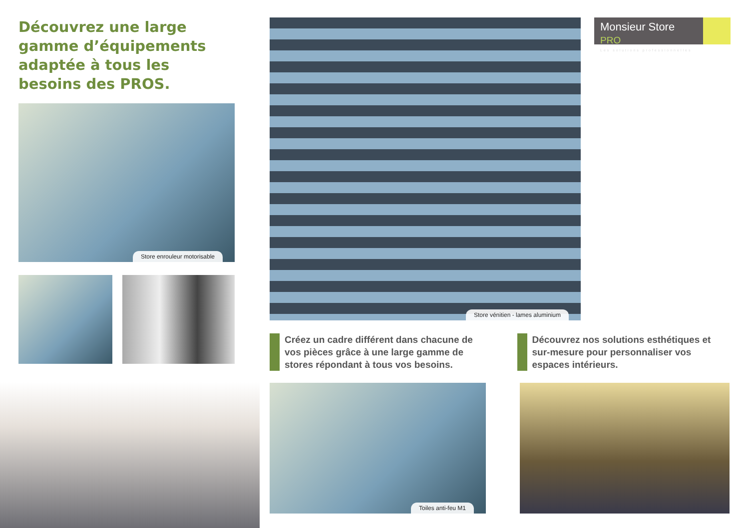Découvrez une large gamme d’équipements adaptée à tous les besoins des PROS.
Store enrouleur motorisable
Store vénitien - lames aluminium
Monsieur Store PRO
Les solutions professionnelles
Créez un cadre différent dans chacune de vos pièces grâce à une large gamme de stores répondant à tous vos besoins.
Découvrez nos solutions esthétiques et sur-mesure pour personnaliser vos espaces intérieurs.
Toiles anti-feu M1